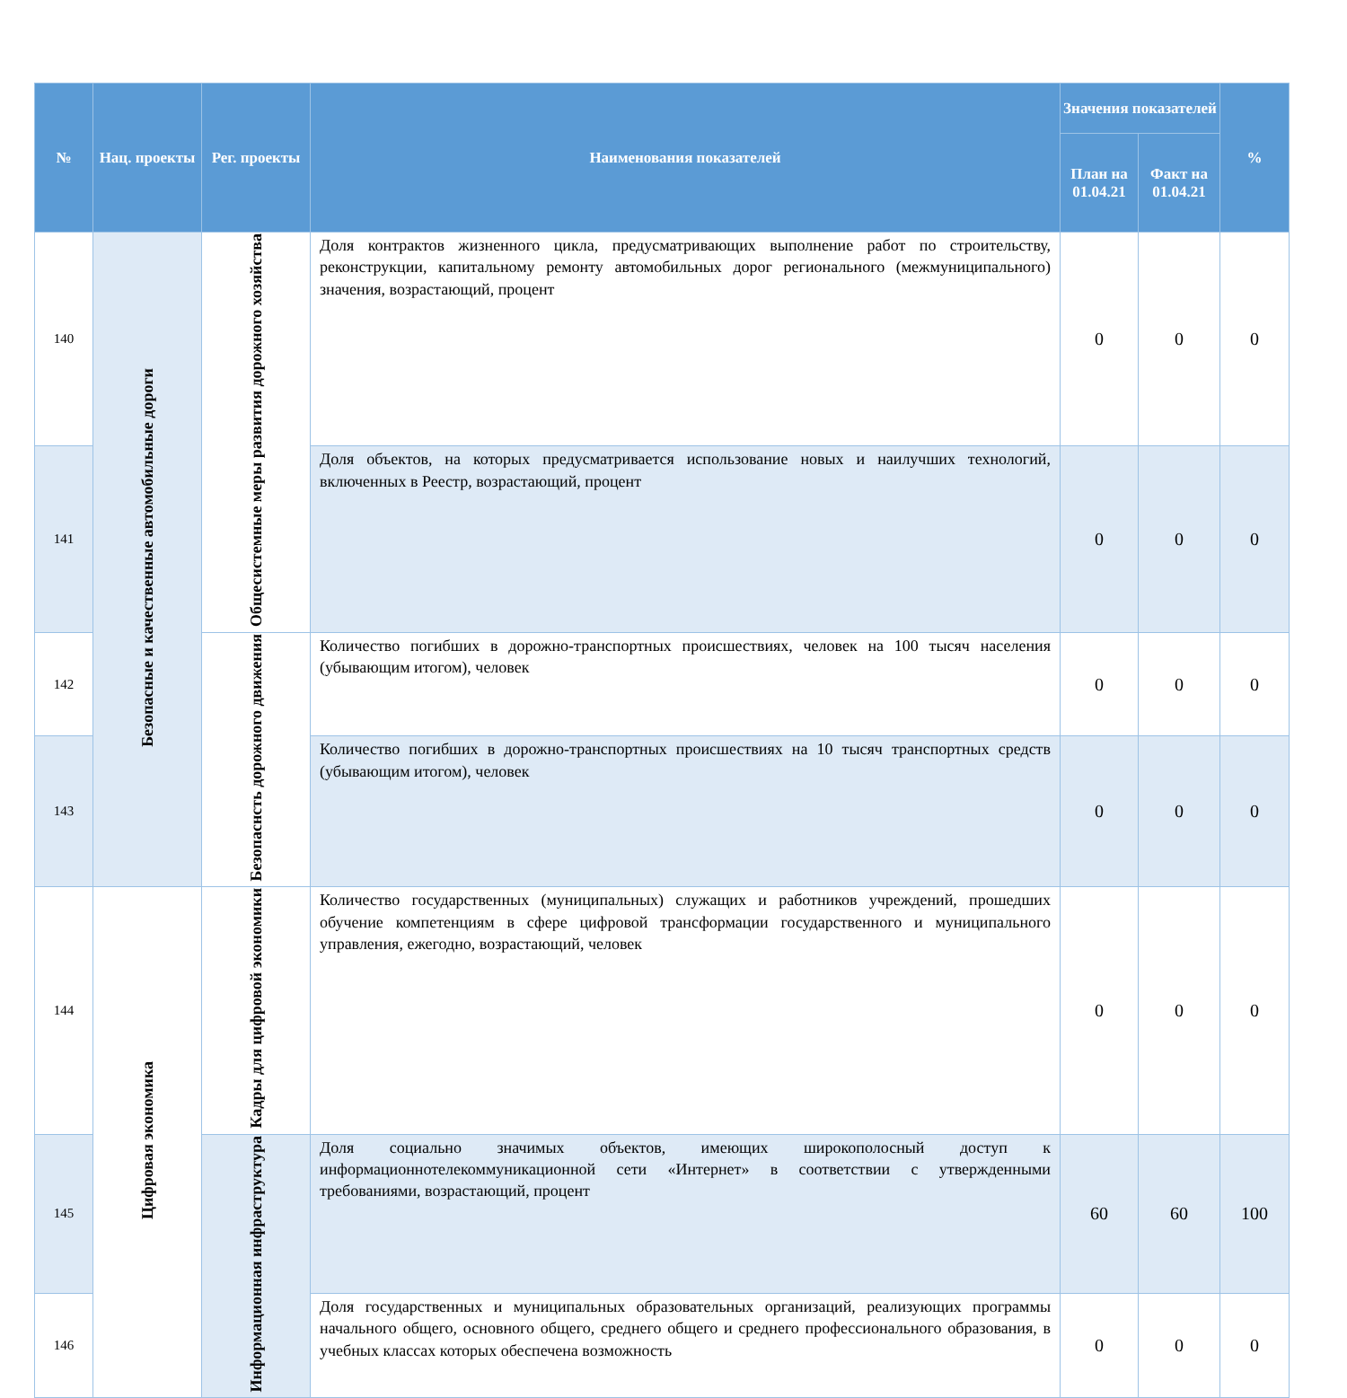| № | Нац. проекты | Рег. проекты | Наименования показателей | Значения показателей | | % |
| --- | --- | --- | --- | --- | --- | --- |
| | | | | План на 01.04.21 | Факт на 01.04.21 | |
| 140 | Безопасные и качественные автомобильные дороги | Общесистемные меры развития дорожного хозяйства | Доля контрактов жизненного цикла, предусматривающих выполнение работ по строительству, реконструкции, капитальному ремонту автомобильных дорог регионального (межмуниципального) значения, возрастающий, процент | 0 | 0 | 0 |
| 141 | | | Доля объектов, на которых предусматривается использование новых и наилучших технологий, включенных в Реестр, возрастающий, процент | 0 | 0 | 0 |
| 142 | | Безопаснсть дорожного движения | Количество погибших в дорожно-транспортных происшествиях, человек на 100 тысяч населения (убывающим итогом), человек | 0 | 0 | 0 |
| 143 | | | Количество погибших в дорожно-транспортных происшествиях на 10 тысяч транспортных средств (убывающим итогом), человек | 0 | 0 | 0 |
| 144 | Цифровая экономика | Кадры для цифровой экономики | Количество государственных (муниципальных) служащих и работников учреждений, прошедших обучение компетенциям в сфере цифровой трансформации государственного и муниципального управления, ежегодно, возрастающий, человек | 0 | 0 | 0 |
| 145 | | Информационная инфраструктура | Доля социально значимых объектов, имеющих широкополосный доступ к информационнотелекоммуникационной сети «Интернет» в соответствии с утвержденными требованиями, возрастающий, процент | 60 | 60 | 100 |
| 146 | | | Доля государственных и муниципальных образовательных организаций, реализующих программы начального общего, основного общего, среднего общего и среднего профессионального образования, в учебных классах которых обеспечена возможность | 0 | 0 | 0 |